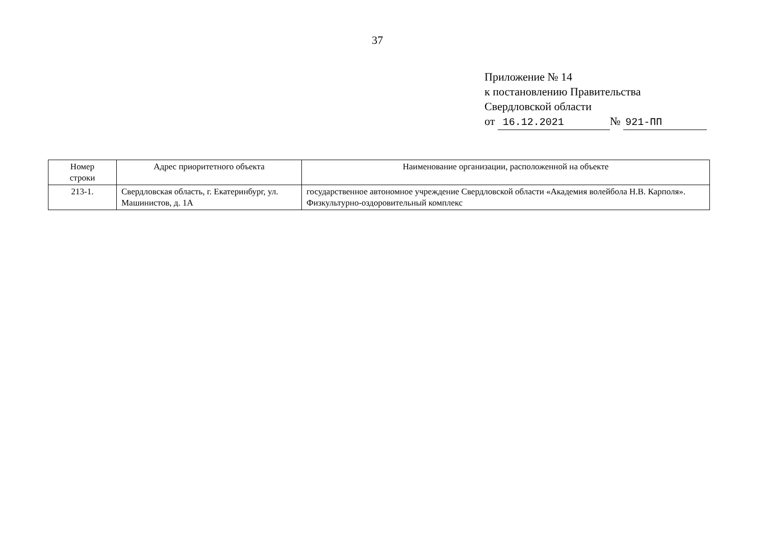37
Приложение № 14
к постановлению Правительства
Свердловской области
от 16.12.2021 № 921-ПП
| Номер строки | Адрес приоритетного объекта | Наименование организации, расположенной на объекте |
| --- | --- | --- |
| 213-1. | Свердловская область, г. Екатеринбург, ул. Машинистов, д. 1А | государственное автономное учреждение Свердловской области «Академия волейбола Н.В. Карполя». Физкультурно-оздоровительный комплекс |